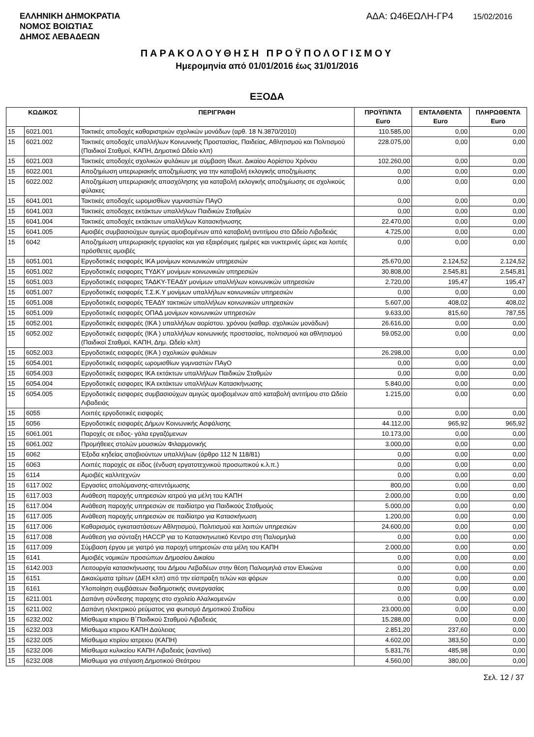ΕΛΛΗΝΙΚΗ ΔΗΜΟΚΡΑΤΙΑ
ΝΟΜΟΣ ΒΟΙΩΤΙΑΣ
ΔΗΜΟΣ ΛΕΒΑΔΕΩΝ
ΑΔΑ: Ω46ΕΩΛΗ-ΓΡ4 15/02/2016
ΠΑΡΑΚΟΛΟΥΘΗΣΗ ΠΡΟΫΠΟΛΟΓΙΣΜΟΥ
Ημερομηνία από 01/01/2016 έως 31/01/2016
ΕΞΟΔΑ
| ΚΩΔΙΚΟΣ | | ΠΕΡΙΓΡΑΦΗ | ΠΡΟΫΠ/ΝΤΑ Euro | ΕΝΤΑΛΘΕΝΤΑ Euro | ΠΛΗΡΩΘΕΝΤΑ Euro |
| --- | --- | --- | --- | --- | --- |
| 15 | 6021.001 | Τακτικές αποδοχές καθαριστριών σχολικών μονάδων (αρθ. 18 Ν.3870/2010) | 110.585,00 | 0,00 | 0,00 |
| 15 | 6021.002 | Τακτικές αποδοχές υπαλλήλων Κοινωνικής Προστασίας, Παιδείας, Αθλητισμού και Πολιτισμού (Παιδικοί Σταθμοί, ΚΑΠΗ, Δημοτικό Ωδείο κλπ) | 228.075,00 | 0,00 | 0,00 |
| 15 | 6021.003 | Τακτικές αποδοχές σχολικών φυλάκων με σύμβαση Ιδιωτ. Δικαίου Αορίστου Χρόνου | 102.260,00 | 0,00 | 0,00 |
| 15 | 6022.001 | Αποζημίωση υπερωριακής αποζημίωσης για την καταβολή εκλογικής αποζημίωσης | 0,00 | 0,00 | 0,00 |
| 15 | 6022.002 | Αποζημίωση υπερωριακής απασχόλησης για καταβολή εκλογικής αποζημίωσης σε σχολικούς φύλακες | 0,00 | 0,00 | 0,00 |
| 15 | 6041.001 | Τακτικές αποδοχές ωρομισθίων γυμναστών ΠΑγΟ | 0,00 | 0,00 | 0,00 |
| 15 | 6041.003 | Τακτικές αποδοχες εκτάκτων υπαλλήλων Παιδικών Σταθμών | 0,00 | 0,00 | 0,00 |
| 15 | 6041.004 | Τακτικές αποδοχές εκτάκτων υπαλλήλων Κατασκήνωσης | 22.470,00 | 0,00 | 0,00 |
| 15 | 6041.005 | Αμοιβές συμβασιούχων αμιγώς αμοιβομένων από καταβολή αντιτίμου στο Ωδείο Λιβαδειάς | 4.725,00 | 0,00 | 0,00 |
| 15 | 6042 | Αποζημίωση υπερωριακής εργασίας και για εξαιρέσιμες ημέρες και νυκτερινές ώρες και λοιπές πρόσθετες αμοιβές | 0,00 | 0,00 | 0,00 |
| 15 | 6051.001 | Εργοδοτικές εισφορές ΙΚΑ μονίμων κοινωνικών υπηρεσιών | 25.670,00 | 2.124,52 | 2.124,52 |
| 15 | 6051.002 | Εργοδοτικές εισφορες ΤΥΔΚΥ μονίμων κοινωνικών υπηρεσιών | 30.808,00 | 2.545,81 | 2.545,81 |
| 15 | 6051.003 | Εργοδοτικές εισφορες ΤΑΔΚΥ-ΤΕΑΔΥ μονίμων υπαλλήλων κοινωνικών υπηρεσιών | 2.720,00 | 195,47 | 195,47 |
| 15 | 6051.007 | Εργοδοτικές εισφορές Τ.Σ.Κ.Υ μονίμων υπαλλήλων κοινωνικών υπηρεσιών | 0,00 | 0,00 | 0,00 |
| 15 | 6051.008 | Εργοδοτικές εισφορές ΤΕΑΔΥ τακτικών υπαλλήλων κοινωνικών υπηρεσιών | 5.607,00 | 408,02 | 408,02 |
| 15 | 6051.009 | Εργοδοτικές εισφορές ΟΠΑΔ μονίμων κοινωνικών υπηρεσιών | 9.633,00 | 815,60 | 787,55 |
| 15 | 6052.001 | Εργοδοτικές εισφορές (ΙΚΑ ) υπαλλήλων αορίστου. χρόνου (καθαρ. σχολικών μονάδων) | 26.616,00 | 0,00 | 0,00 |
| 15 | 6052.002 | Εργοδοτικές εισφορές (ΙΚΑ ) υπαλλήλων κοινωνικής προστασίας, πολιτισμού και αθλητισμού (Παιδικοί Σταθμοί, ΚΑΠΗ, Δημ. Ωδείο κλπ) | 59.052,00 | 0,00 | 0,00 |
| 15 | 6052.003 | Εργοδοτικές εισφορές (ΙΚΑ ) σχολικών φυλάκων | 26.298,00 | 0,00 | 0,00 |
| 15 | 6054.001 | Εργοδοτικές εισφορές ωρομισθίων γυμναστών ΠΑγΟ | 0,00 | 0,00 | 0,00 |
| 15 | 6054.003 | Εργοδοτικές εισφορες ΙΚΑ εκτάκτων υπαλλήλων Παιδικών Σταθμών | 0,00 | 0,00 | 0,00 |
| 15 | 6054.004 | Εργοδοτικές εισφορες ΙΚΑ εκτάκτων υπαλλήλων Κατασκήνωσης | 5.840,00 | 0,00 | 0,00 |
| 15 | 6054.005 | Εργοδοτικές εισφορες συμβασιούχων αμιγώς αμοιβομένων από καταβολή αντιτίμου στο Ωδείο Λιβαδειάς | 1.215,00 | 0,00 | 0,00 |
| 15 | 6055 | Λοιπές εργοδοτικές εισφορές | 0,00 | 0,00 | 0,00 |
| 15 | 6056 | Εργοδοτικές εισφορές Δήμων Κοινωνικής Ασφάλισης | 44.112,00 | 965,92 | 965,92 |
| 15 | 6061.001 | Παροχές σε ειδος- γάλα εργαζόμενων | 10.173,00 | 0,00 | 0,00 |
| 15 | 6061.002 | Προμήθειες στολών μουσικών Φιλαρμονικής | 3.000,00 | 0,00 | 0,00 |
| 15 | 6062 | Έξοδα κηδείας αποβιούντων υπαλλήλων (άρθρο 112 Ν 118/81) | 0,00 | 0,00 | 0,00 |
| 15 | 6063 | Λοιπές παροχές σε είδος (ένδυση εργατοτεχνικού προσωπικού κ.λ.π.) | 0,00 | 0,00 | 0,00 |
| 15 | 6114 | Αμοιβές καλλιτεχνών | 0,00 | 0,00 | 0,00 |
| 15 | 6117.002 | Εργασίες απολύμανσης-απεντόμωσης | 800,00 | 0,00 | 0,00 |
| 15 | 6117.003 | Ανάθεση παροχής υπηρεσιών ιατρού για μέλη του ΚΑΠΗ | 2.000,00 | 0,00 | 0,00 |
| 15 | 6117.004 | Ανάθεση παροχής υπηρεσιών σε παιδίατρο για Παιδικούς Σταθμούς | 5.000,00 | 0,00 | 0,00 |
| 15 | 6117.005 | Ανάθεση παροχής υπηρεσιών σε παιδίατρο για Κατασκήνωση | 1.200,00 | 0,00 | 0,00 |
| 15 | 6117.006 | Καθαρισμός εγκαταστάσεων Αθλητισμού, Πολιτισμού και λοιπών υπηρεσιών | 24.600,00 | 0,00 | 0,00 |
| 15 | 6117.008 | Ανάθεση για σύνταξη HACCP για το Κατασκηνωτικό Κεντρο στη Παλιομηλιά | 0,00 | 0,00 | 0,00 |
| 15 | 6117.009 | Σύμβαση έργου με γιατρό για παροχή υπηρεσιών στα μέλη του ΚΑΠΗ | 2.000,00 | 0,00 | 0,00 |
| 15 | 6141 | Αμοιβές νομικών προσώπων Δημοσίου Δικαίου | 0,00 | 0,00 | 0,00 |
| 15 | 6142.003 | Λειτουργία κατασκήνωσης του Δήμου Λεβαδέων στην θέση Παλιομηλιά στον Ελικώνα | 0,00 | 0,00 | 0,00 |
| 15 | 6151 | Δικαιώματα τρίτων (ΔΕΗ κλπ) από την είσπραξη τελών και φόρων | 0,00 | 0,00 | 0,00 |
| 15 | 6161 | Υλοποίηση συμβάσεων διαδημοτικής συνεργασίας | 0,00 | 0,00 | 0,00 |
| 15 | 6211.001 | Δαπάνη σύνδεσης παροχης στο σχολείο Αλαλκομενών | 0,00 | 0,00 | 0,00 |
| 15 | 6211.002 | Δαπάνη ηλεκτρικού ρεύματος για φωτισμό Δημοτικού Σταδίου | 23.000,00 | 0,00 | 0,00 |
| 15 | 6232.002 | Μίσθωμα κτιριου Β΄Παιδικού Σταθμού Λιβαδειάς | 15.288,00 | 0,00 | 0,00 |
| 15 | 6232.003 | Μίσθωμα κτιριου ΚΑΠΗ Δαύλειας | 2.851,20 | 237,60 | 0,00 |
| 15 | 6232.005 | Μίσθωμα κτιρίου ιατρειου (ΚΑΠΗ) | 4.602,00 | 383,50 | 0,00 |
| 15 | 6232.006 | Μίσθωμα κυλικείου ΚΑΠΗ Λιβαδειάς (καντίνα) | 5.831,76 | 485,98 | 0,00 |
| 15 | 6232.008 | Μίσθωμα για στέγαση Δημοτικού Θεάτρου | 4.560,00 | 380,00 | 0,00 |
Σελ. 12 / 37